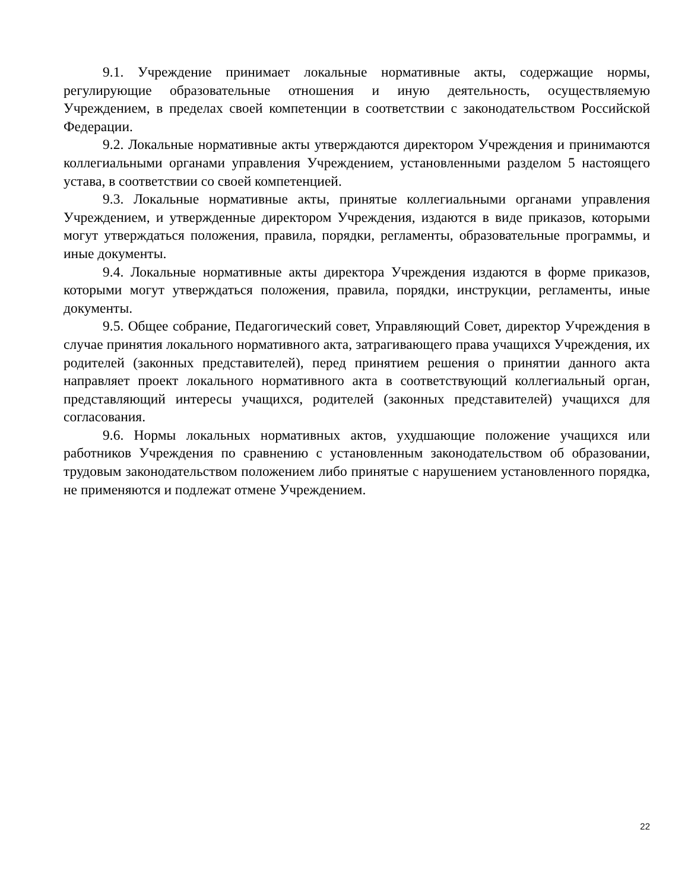9.1. Учреждение принимает локальные нормативные акты, содержащие нормы, регулирующие образовательные отношения и иную деятельность, осуществляемую Учреждением, в пределах своей компетенции в соответствии с законодательством Российской Федерации.
9.2. Локальные нормативные акты утверждаются директором Учреждения и принимаются коллегиальными органами управления Учреждением, установленными разделом 5 настоящего устава, в соответствии со своей компетенцией.
9.3. Локальные нормативные акты, принятые коллегиальными органами управления Учреждением, и утвержденные директором Учреждения, издаются в виде приказов, которыми могут утверждаться положения, правила, порядки, регламенты, образовательные программы, и иные документы.
9.4. Локальные нормативные акты директора Учреждения издаются в форме приказов, которыми могут утверждаться положения, правила, порядки, инструкции, регламенты, иные документы.
9.5. Общее собрание, Педагогический совет, Управляющий Совет, директор Учреждения в случае принятия локального нормативного акта, затрагивающего права учащихся Учреждения, их родителей (законных представителей), перед принятием решения о принятии данного акта направляет проект локального нормативного акта в соответствующий коллегиальный орган, представляющий интересы учащихся, родителей (законных представителей) учащихся для согласования.
9.6. Нормы локальных нормативных актов, ухудшающие положение учащихся или работников Учреждения по сравнению с установленным законодательством об образовании, трудовым законодательством положением либо принятые с нарушением установленного порядка, не применяются и подлежат отмене Учреждением.
22